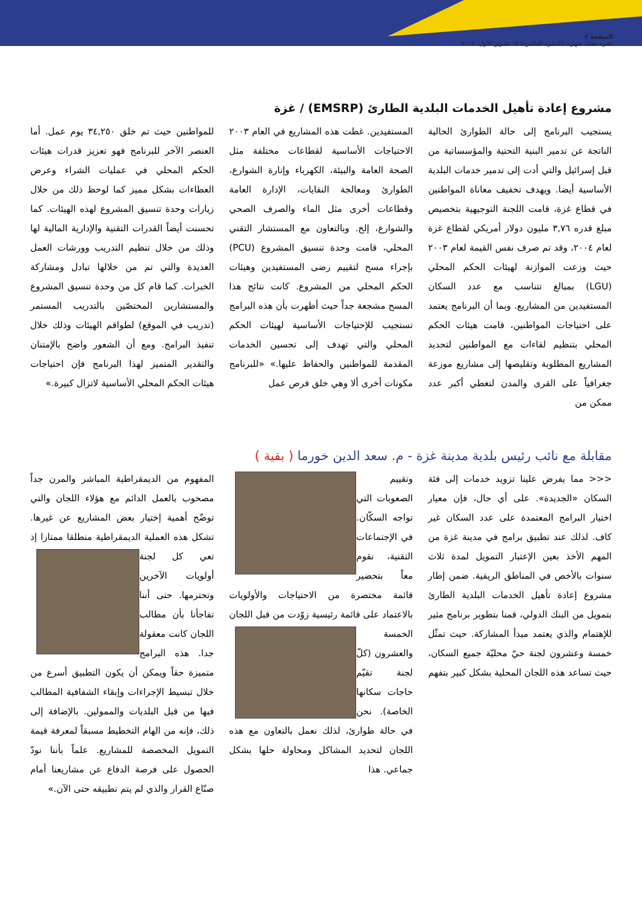الصفحة ٢
نشرة نصف شهرية (النشرة العاشرة) ١٥ تشرين الأول، ٢٠٠٤
مشروع إعادة تأهيل الخدمات البلدية الطارئ (EMSRP) / غزة
يستجيب البرنامج إلى حالة الطوارئ الحالية الناتجة عن تدمير البنية التحتية والمؤسساتية من قبل إسرائيل والتي أدت إلى تدمير خدمات البلدية الأساسية أيضا. ويهدف تخفيف معاناة المواطنين في قطاع غزة، قامت اللجنة التوجيهية بتخصيص مبلغ قدره ٣,٧٦ مليون دولار أمريكي لقطاع غزة لعام ٢٠٠٤، وقد تم صرف نفس القيمة لعام ٢٠٠٣ حيث وزعت الموازنة لهيئات الحكم المحلي (LGU) بمبالغ تتناسب مع عدد السكان المستفيدين من المشاريع. وبما أن البرنامج يعتمد على احتياجات المواطنين، قامت هيئات الحكم المحلي بتنظيم لقاءات مع المواطنين لتحديد المشاريع المطلوبة وتقليصها إلى مشاريع موزعة جغرافياً على القرى والمدن لتغطي أكبر عدد ممكن من
المستفيدين. غطت هذه المشاريع في العام ٢٠٠٣ الاحتياجات الأساسية لقطاعات مختلفة مثل الصحة العامة والبيئة، الكهرباء وإنارة الشوارع، الطوارئ ومعالجة النفايات، الإدارة العامة وقطاعات أخرى مثل الماء والصرف الصحي والشوارع، إلخ. وبالتعاون مع المستشار التقني المحلي، قامت وحدة تنسيق المشروع (PCU) بإجراء مسح لتقييم رضى المستفيدين وهيئات الحكم المحلي من المشروع. كانت نتائج هذا المسح مشجعة جداً حيث أظهرت بأن هذه البرامج تستجيب للإحتياجات الأساسية لهيئات الحكم المحلي والتي تهدف إلى تحسين الخدمات المقدمة للمواطنين والحفاظ عليها.» «للبرنامج مكونات أخرى ألا وهي خلق فرص عمل
للمواطنين حيث تم خلق ٣٤,٢٥٠ يوم عمل. أما العنصر الآخر للبرنامج فهو تعزيز قدرات هيئات الحكم المحلي في عمليات الشراء وعرض العطاءات بشكل مميز كما لوحظ ذلك من خلال زيارات وحدة تنسيق المشروع لهذه الهيئات. كما تحسنت أيضاً القدرات التقنية والإدارية المالية لها وذلك من خلال تنظيم التدريب وورشات العمل العديدة والتي تم من خلالها تبادل ومشاركة الخبرات. كما قام كل من وحدة تنسيق المشروع والمستشارين المختصّين بالتدريب المستمر (تدريب في الموقع) لطواقم الهيئات وذلك خلال تنفيذ البرامج. ومع أن الشعور واضح بالإمتنان والتقدير المتميز لهذا البرنامج فإن احتياجات هيئات الحكم المحلي الأساسية لاتزال كبيرة.»
مقابلة مع نائب رئيس بلدية مدينة غزة - م. سعد الدين خورما ( بقية )
<<< مما يفرض علينا تزويد خدمات إلى فئة السكان «الجديدة». على أي حال، فإن معيار اختيار البرامج المعتمدة على عدد السكان غير كاف. لذلك عند تطبيق برامج في مدينة غزة من المهم الأخذ بعين الإعتبار التمويل لمدة ثلاث سنوات بالأخص في المناطق الريفية. ضمن إطار مشروع إعادة تأهيل الخدمات البلدية الطارئ بتمويل من البنك الدولي، قمنا بتطوير برنامج مثير للإهتمام والذي يعتمد مبدأ المشاركة. حيث تمثّل خمسة وعشرون لجنة حيّ محليّة جميع السكان، حيث تساعد هذه اللجان المحلية بشكل كبير بتفهم
وتقييم الصعوبات التي تواجه السكّان. في الإجتماعات التقنية، نقوم معاً بتحضير قائمة مختصرة من الاحتياجات والأولويات بالاعتماد على قائمة رئيسية زوّدت من قبل
اللجان الخمسة والعشرون (كلّ لجنة تقيّم حاجات سكانها الخاصة). نحن في حالة طوارئ، لذلك نعمل بالتعاون مع هذه اللجان لتحديد المشاكل ومحاولة حلها بشكل جماعي. هذا
المفهوم من الديمقراطية المباشر والمرن جداً مصحوب بالعمل الدائم مع هؤلاء اللجان والتي توضّح أهمية إختيار بعض المشاريع عن غيرها. تشكل هذه العملية الديمقراطية منطلقا ممتازا إذ تعي كل لجنة
أولويات الآخرين وتحترمها. حتى أننا تفاجأنا بأن مطالب اللجان كانت معقولة جدا. هذه البرامج متميزة حقاً ويمكن أن يكون التطبيق أسرع من خلال تبسيط الإجراءات وإبقاء الشفافية المطالب فيها من قبل البلديات والممولين. بالإضافة إلى ذلك، فإنه من الهام التخطيط مسبقاً لمعرفة قيمة التمويل المخصصة للمشاريع. علماً بأننا نودّ الحصول على فرصة الدفاع عن مشاريعنا أمام صنّاع القرار والذي لم يتم تطبيقه حتى الآن.»